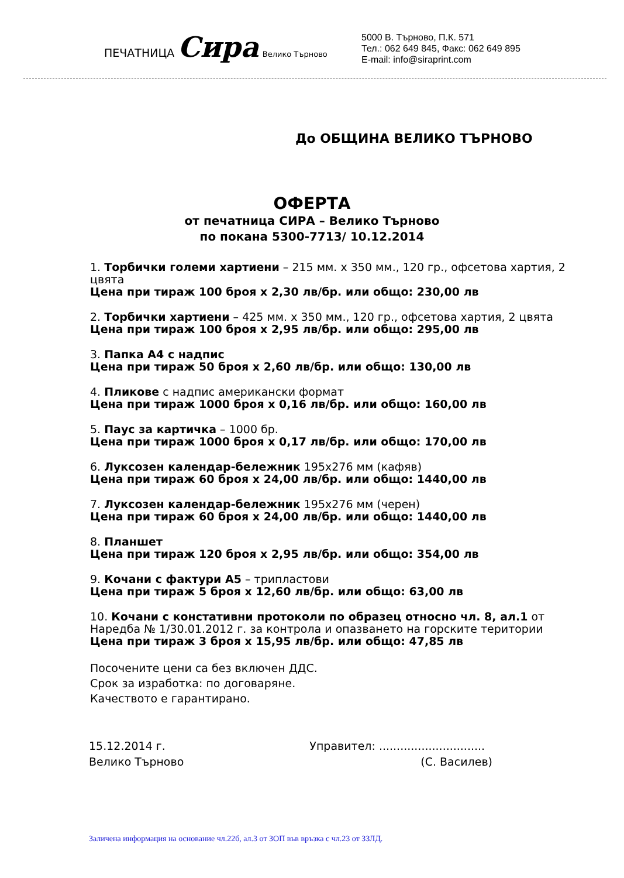ПЕЧАТНИЦА Сира Велико Търново
5000 В. Търново, П.К. 571
Тел.: 062 649 845, Факс: 062 649 895
E-mail: info@siraprint.com
До ОБЩИНА ВЕЛИКО ТЪРНОВО
ОФЕРТА
от печатница СИРА – Велико Търново
по покана 5300-7713/ 10.12.2014
1. Торбички големи хартиени – 215 мм. х 350 мм., 120 гр., офсетова хартия, 2 цвята
Цена при тираж 100 броя х 2,30 лв/бр. или общо: 230,00 лв
2. Торбички хартиени – 425 мм. х 350 мм., 120 гр., офсетова хартия, 2 цвята
Цена при тираж 100 броя х 2,95 лв/бр. или общо: 295,00 лв
3. Папка А4 с надпис
Цена при тираж 50 броя х 2,60 лв/бр. или общо: 130,00 лв
4. Пликове с надпис американски формат
Цена при тираж 1000 броя х 0,16 лв/бр. или общо: 160,00 лв
5. Паус за картичка – 1000 бр.
Цена при тираж 1000 броя х 0,17 лв/бр. или общо: 170,00 лв
6. Луксозен календар-бележник 195х276 мм (кафяв)
Цена при тираж 60 броя х 24,00 лв/бр. или общо: 1440,00 лв
7. Луксозен календар-бележник 195х276 мм (черен)
Цена при тираж 60 броя х 24,00 лв/бр. или общо: 1440,00 лв
8. Планшет
Цена при тираж 120 броя х 2,95 лв/бр. или общо: 354,00 лв
9. Кочани с фактури А5 – трипластови
Цена при тираж 5 броя х 12,60 лв/бр. или общо: 63,00 лв
10. Кочани с констативни протоколи по образец относно чл. 8, ал.1 от Наредба № 1/30.01.2012 г. за контрола и опазването на горските територии
Цена при тираж 3 броя х 15,95 лв/бр. или общо: 47,85 лв
Посочените цени са без включен ДДС.
Срок за изработка: по договаряне.
Качеството е гарантирано.
15.12.2014 г.
Велико Търново
Управител: ..............................
(С. Василев)
Заличена информация на основание чл.22б, ал.3 от ЗОП във връзка с чл.23 от ЗЗЛД.